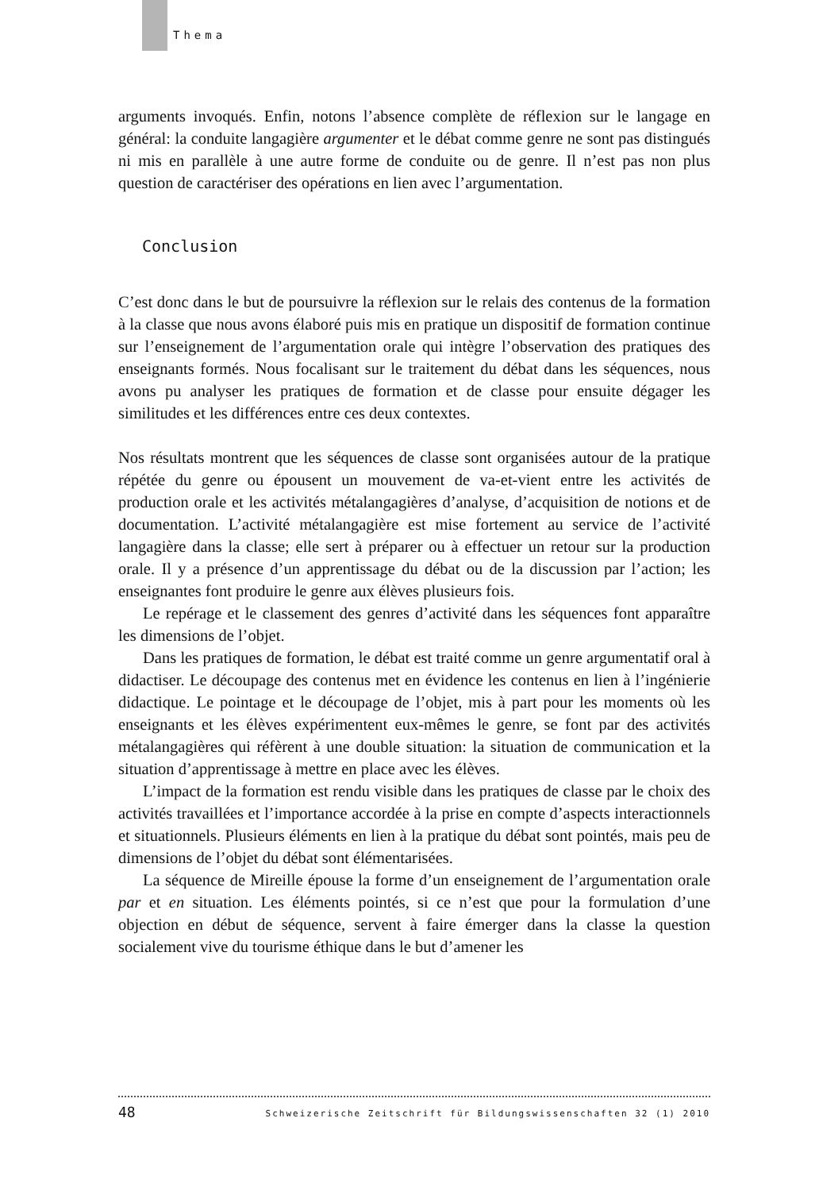Thema
arguments invoqués. Enfin, notons l’absence complète de réflexion sur le langage en général: la conduite langagière argumenter et le débat comme genre ne sont pas distingués ni mis en parallèle à une autre forme de conduite ou de genre. Il n’est pas non plus question de caractériser des opérations en lien avec l’argumentation.
Conclusion
C’est donc dans le but de poursuivre la réflexion sur le relais des contenus de la formation à la classe que nous avons élaboré puis mis en pratique un dispositif de formation continue sur l’enseignement de l’argumentation orale qui intègre l’observation des pratiques des enseignants formés. Nous focalisant sur le traitement du débat dans les séquences, nous avons pu analyser les pratiques de formation et de classe pour ensuite dégager les similitudes et les différences entre ces deux contextes.
Nos résultats montrent que les séquences de classe sont organisées autour de la pratique répétée du genre ou épousent un mouvement de va-et-vient entre les activités de production orale et les activités métalangagières d’analyse, d’acquisition de notions et de documentation. L’activité métalangagière est mise fortement au service de l’activité langagière dans la classe; elle sert à préparer ou à effectuer un retour sur la production orale. Il y a présence d’un apprentissage du débat ou de la discussion par l’action; les enseignantes font produire le genre aux élèves plusieurs fois.
Le repérage et le classement des genres d’activité dans les séquences font apparaître les dimensions de l’objet.
Dans les pratiques de formation, le débat est traité comme un genre argumentatif oral à didactiser. Le découpage des contenus met en évidence les contenus en lien à l’ingénierie didactique. Le pointage et le découpage de l’objet, mis à part pour les moments où les enseignants et les élèves expérimentent eux-mêmes le genre, se font par des activités métalangagières qui réfèrent à une double situation: la situation de communication et la situation d’apprentissage à mettre en place avec les élèves.
L’impact de la formation est rendu visible dans les pratiques de classe par le choix des activités travaillées et l’importance accordée à la prise en compte d’aspects interactionnels et situationnels. Plusieurs éléments en lien à la pratique du débat sont pointés, mais peu de dimensions de l’objet du débat sont élémentarisées.
La séquence de Mireille épouse la forme d’un enseignement de l’argumentation orale par et en situation. Les éléments pointés, si ce n’est que pour la formulation d’une objection en début de séquence, servent à faire émerger dans la classe la question socialement vive du tourisme éthique dans le but d’amener les
48 Schweizerische Zeitschrift für Bildungswissenschaften 32 (1) 2010